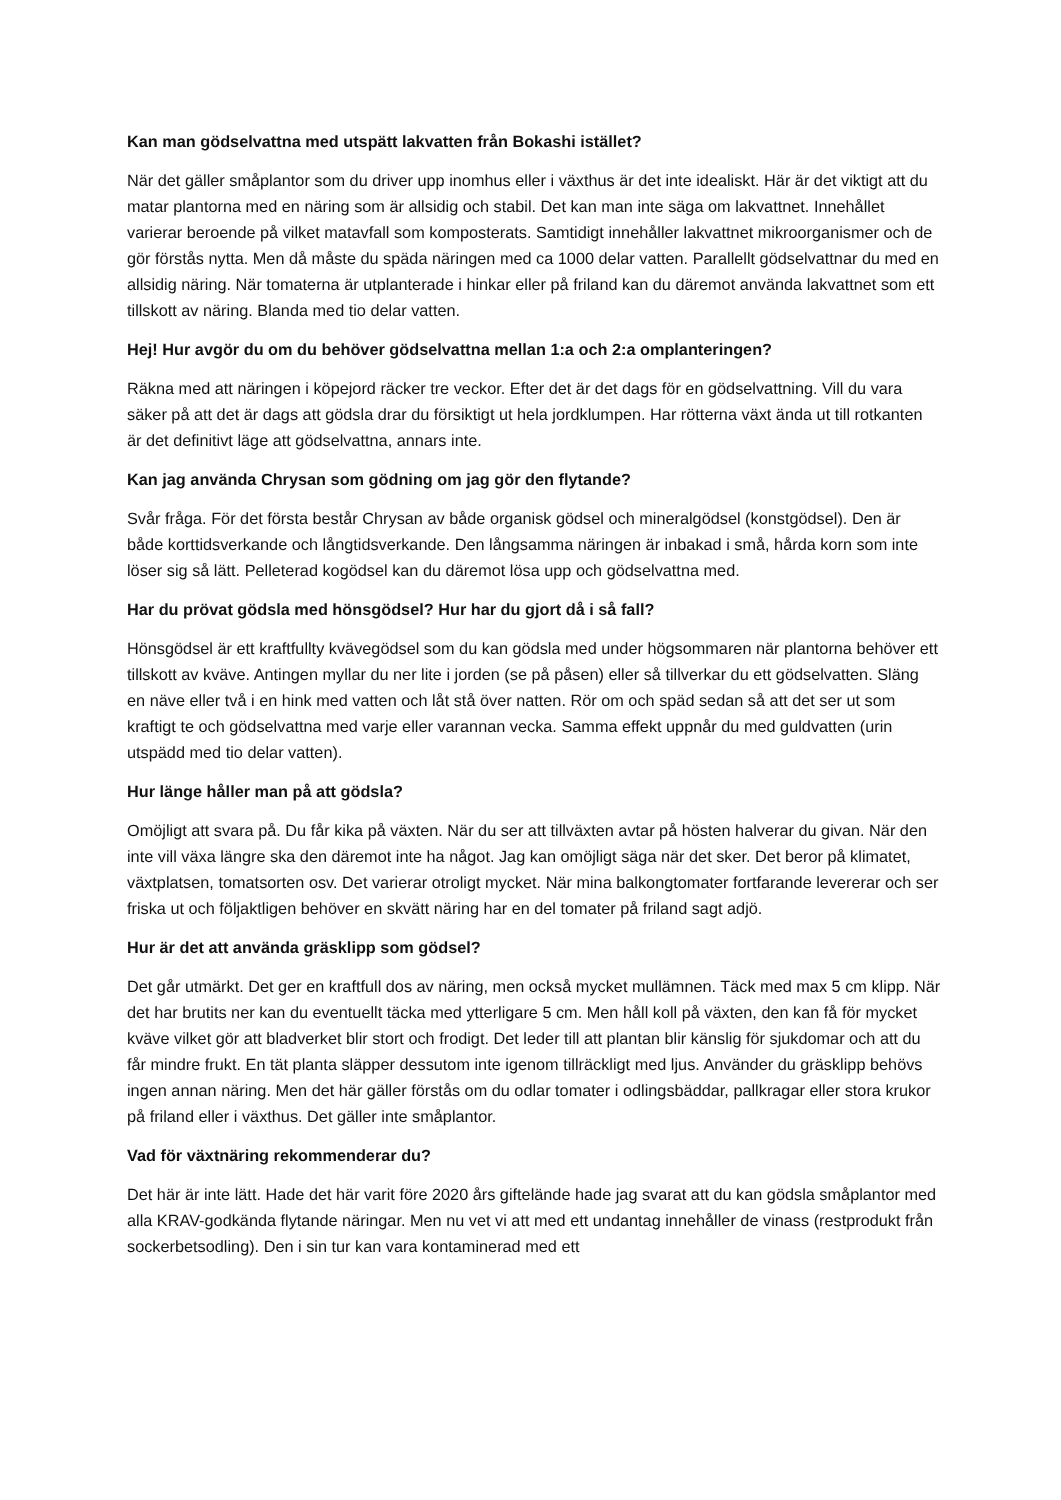Kan man gödselvattna med utspätt lakvatten från Bokashi istället?
När det gäller småplantor som du driver upp inomhus eller i växthus är det inte idealiskt. Här är det viktigt att du matar plantorna med en näring som är allsidig och stabil. Det kan man inte säga om lakvattnet. Innehållet varierar beroende på vilket matavfall som komposterats. Samtidigt innehåller lakvattnet mikroorganismer och de gör förstås nytta. Men då måste du späda näringen med ca 1000 delar vatten. Parallellt gödselvattnar du med en allsidig näring. När tomaterna är utplanterade i hinkar eller på friland kan du däremot använda lakvattnet som ett tillskott av näring. Blanda med tio delar vatten.
Hej! Hur avgör du om du behöver gödselvattna mellan 1:a och 2:a omplanteringen?
Räkna med att näringen i köpejord räcker tre veckor. Efter det är det dags för en gödselvattning. Vill du vara säker på att det är dags att gödsla drar du försiktigt ut hela jordklumpen. Har rötterna växt ända ut till rotkanten är det definitivt läge att gödselvattna, annars inte.
Kan jag använda Chrysan som gödning om jag gör den flytande?
Svår fråga. För det första består Chrysan av både organisk gödsel och mineralgödsel (konstgödsel). Den är både korttidsverkande och långtidsverkande. Den långsamma näringen är inbakad i små, hårda korn som inte löser sig så lätt. Pelleterad kogödsel kan du däremot lösa upp och gödselvattna med.
Har du prövat gödsla med hönsgödsel? Hur har du gjort då i så fall?
Hönsgödsel är ett kraftfullty kvävegödsel som du kan gödsla med under högsommaren när plantorna behöver ett tillskott av kväve. Antingen myllar du ner lite i jorden (se på påsen) eller så tillverkar du ett gödselvatten. Släng en näve eller två i en hink med vatten och låt stå över natten. Rör om och späd sedan så att det ser ut som kraftigt te och gödselvattna med varje eller varannan vecka. Samma effekt uppnår du med guldvatten (urin utspädd med tio delar vatten).
Hur länge håller man på att gödsla?
Omöjligt att svara på. Du får kika på växten. När du ser att tillväxten avtar på hösten halverar du givan. När den inte vill växa längre ska den däremot inte ha något. Jag kan omöjligt säga när det sker. Det beror på klimatet, växtplatsen, tomatsorten osv. Det varierar otroligt mycket. När mina balkongtomater fortfarande levererar och ser friska ut och följaktligen behöver en skvätt näring har en del tomater på friland sagt adjö.
Hur är det att använda gräsklipp som gödsel?
Det går utmärkt. Det ger en kraftfull dos av näring, men också mycket mullämnen. Täck med max 5 cm klipp. När det har brutits ner kan du eventuellt täcka med ytterligare 5 cm. Men håll koll på växten, den kan få för mycket kväve vilket gör att bladverket blir stort och frodigt. Det leder till att plantan blir känslig för sjukdomar och att du får mindre frukt. En tät planta släpper dessutom inte igenom tillräckligt med ljus. Använder du gräsklipp behövs ingen annan näring. Men det här gäller förstås om du odlar tomater i odlingsbäddar, pallkragar eller stora krukor på friland eller i växthus. Det gäller inte småplantor.
Vad för växtnäring rekommenderar du?
Det här är inte lätt. Hade det här varit före 2020 års giftelände hade jag svarat att du kan gödsla småplantor med alla KRAV-godkända flytande näringar. Men nu vet vi att med ett undantag innehåller de vinass (restprodukt från sockerbetsodling). Den i sin tur kan vara kontaminerad med ett